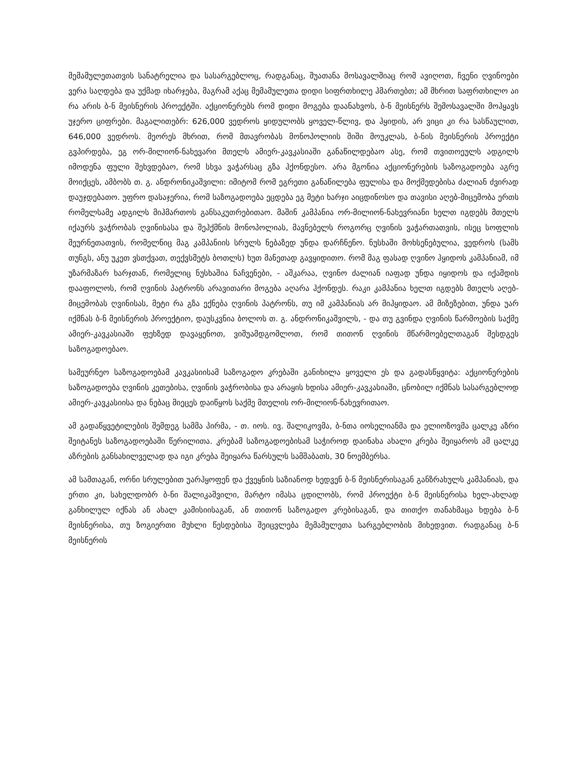მემამულეთათვის სანატრელია და სასარგებლოც, რადგანაც, შუათანა მოსავალშიაც რომ ავიღოთ, ჩვენი ღვინოები ვერა საღდება და უქმად იხარჯება, მაგრამ აქაც მემამულეთა დიდი სიფრთხილე ჰმართებთ; ამ მხრით საფრთხილო აი რა არის ბ-ნ მეისნერის პროექტში. აქციონერებს რომ დიდი მოგება დაანახვოს, ბ-ნ მეისნერს შემოსავალში მოჰყავს უჯერო ციფრები. მაგალითებრ: 626,000 ვედროს ყიდულობს ყოველ-წლივ, და ჰყიდის, არ ვიცი კი რა სასწაულით, 646,000 ვედროს. მეორეს მხრით, რომ მთავრობას მონოპოლიის შიში მოუკლას, ბ-ნის მეისნერის პროექტი გვპირდება, ეგ ორ-მილიონ-ნახევარი მთელს ამიერ-კავკასიაში განაწილდებაო ასე, რომ თვითოეულს ადგილს იმოდენა ფული შეხვდებაო, რომ სხვა ვაჭარსაც გზა ჰქონდესო. არა მგონია აქციონერების საზოგადოება აგრე მოიქცეს, ამბობს თ. გ. ანდრონიკაშვილი: იმიტომ რომ ეგრეთი განაწილება ფულისა და მოქმედებისა ძალიან ძვირად დაუჯდებათო. უფრო დასაჯერია, რომ საზოგადოება ეცდება ეგ მეტი ხარჯი აიცდინოსო და თავისი აღებ-მიცემობა ერთს რომელსამე ადგილს მიჰმართოს განსაკუთრებითაო. მაშინ კამპანია ორ-მილიონ-ნახევრიანი ხელთ იგდებს მთელს იქაურს ვაჭრობას ღვინისასა და შეჰქმნის მონოპოლიას, მავნებელს როგორც ღვინის ვაჭართათვის, ისეც სოფლის მეურნეთათვის, რომელნიც მაგ კამპანიის სრულს ნებაზედ უნდა დარჩნენო. ნუსხაში მოხსენებულია, ვედროს (სამს თუნგს, ანუ უკეთ ვსთქვათ, თექვსმეტს ბოთლს) ხუთ მანეთად გავყიდითო. რომ მაგ ფასად ღვინო ჰყიდოს კამპანიამ, იმ უზარმაზარ ხარჯთან, რომელიც ნუსხაშია ნაჩვენები, - აშკარაა, ღვინო ძალიან იაფად უნდა იყიდოს და იქამდის დააფოლოს, რომ ღვინის პატრონს არავითარი მოგება აღარა ჰქონდეს. რაკი კამპანია ხელთ იგდებს მთელს აღებ-მიცემობას ღვინისას, მეტი რა გზა ექნება ღვინის პატრონს, თუ იმ კამპანიას არ მიჰყიდაო. ამ მიზეზებით, უნდა უარ იქმნას ბ-ნ მეისნერის პროექტიო, დაუსკვნია ბოლოს თ. გ. ანდრონიკაშვილს, - და თუ გვინდა ღვინის წარმოების საქმე ამიერ-კავკასიაში ფეხზედ დავაყენოთ, ვიშუამდგომლოთ, რომ თითონ ღვინის მწარმოებელთაგან შესდგეს საზოგადოებაო.
სამეურნეო საზოგადოებამ კავკასიისამ საზოგადო კრებაში განიხილა ყოველი ეს და გადასწყვიტა: აქციონერების საზოგადოება ღვინის კეთებისა, ღვინის ვაჭრობისა და არაყის ხდისა ამიერ-კავკასიაში, ცნობილ იქმნას სასარგებლოდ ამიერ-კავკასიისა და ნებაც მიეცეს დაიწყოს საქმე მთელის ორ-მილიონ-ნახევრითაო.
ამ გადაწყვეტილების შემდეგ სამმა პირმა, - თ. იოს. ივ. შალიკოვმა, ბ-ნთა იოსელიანმა და ელიოზოვმა ცალკე აზრი შეიტანეს საზოგადოებაში წერილითა. კრებამ საზოგადოებისამ საჭიროდ დაინახა ახალი კრება შეიყაროს ამ ცალკე აზრების განსახილველად და იგი კრება შეიყარა წარსულს სამშაბათს, 30 ნოემბერსა.
ამ სამთაგან, ორნი სრულებით უარჰყოფენ და ქვეყნის საზიანოდ ხედვენ ბ-ნ მეისნერისაგან განზრახულს კამპანიას, და ერთი კი, სახელდობრ ბ-ნი შალიკაშვილი, მარტო იმასა ცდილობს, რომ პროექტი ბ-ნ მეისნერისა ხელ-ახლად განხილულ იქნას ან ახალ კამისიისაგან, ან თითონ საზოგადო კრებისაგან, და თითქო თანახმაცა ხდება ბ-ნ მეისნერისა, თუ ზოგიერთი მუხლი წესდებისა შეიცვლება მემამულეთა სარგებლობის მიხედვით. რადგანაც ბ-ნ მეისნერის